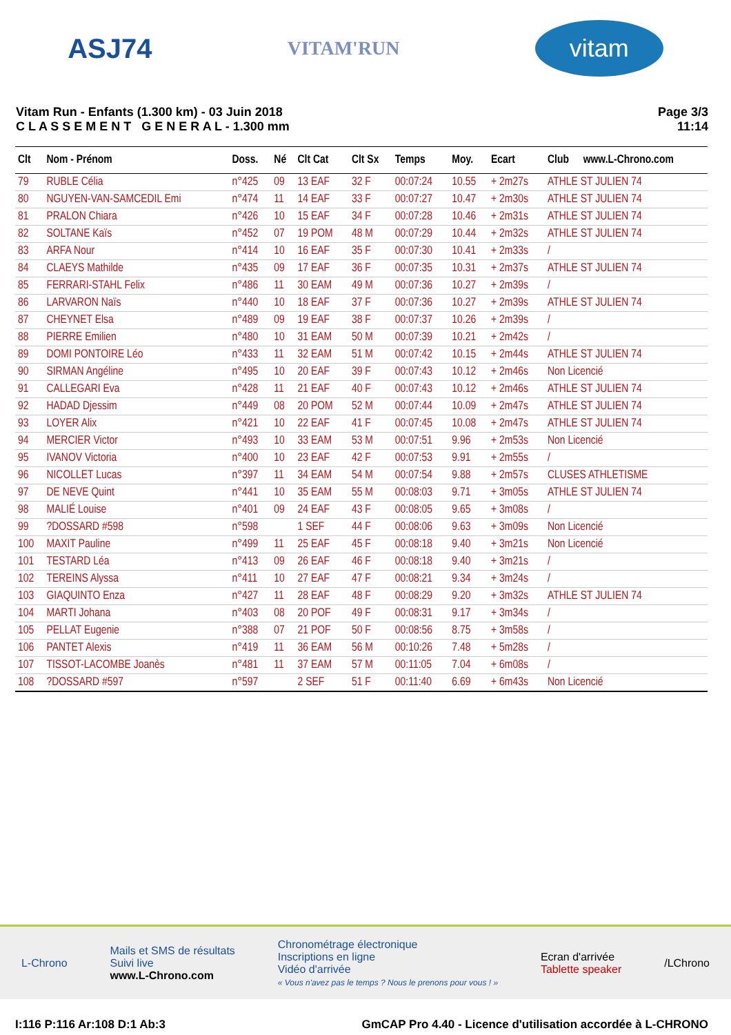ASJ74
VITAM'RUN
vitam
Vitam Run - Enfants (1.300 km) - 03 Juin 2018
C L A S S E M E N T G E N E R A L - 1.300 mm
Page 3/3
11:14
| Clt | Nom - Prénom | Doss. | Né | Clt Cat | Clt Sx | Temps | Moy. | Ecart | Club | www.L-Chrono.com |
| --- | --- | --- | --- | --- | --- | --- | --- | --- | --- | --- |
| 79 | RUBLE Célia | n°425 | 09 | 13 EAF | 32 F | 00:07:24 | 10.55 | + 2m27s | ATHLE ST JULIEN 74 | |
| 80 | NGUYEN-VAN-SAMCEDIL Emi | n°474 | 11 | 14 EAF | 33 F | 00:07:27 | 10.47 | + 2m30s | ATHLE ST JULIEN 74 | |
| 81 | PRALON Chiara | n°426 | 10 | 15 EAF | 34 F | 00:07:28 | 10.46 | + 2m31s | ATHLE ST JULIEN 74 | |
| 82 | SOLTANE Kaïs | n°452 | 07 | 19 POM | 48 M | 00:07:29 | 10.44 | + 2m32s | ATHLE ST JULIEN 74 | |
| 83 | ARFA Nour | n°414 | 10 | 16 EAF | 35 F | 00:07:30 | 10.41 | + 2m33s | / | |
| 84 | CLAEYS Mathilde | n°435 | 09 | 17 EAF | 36 F | 00:07:35 | 10.31 | + 2m37s | ATHLE ST JULIEN 74 | |
| 85 | FERRARI-STAHL Felix | n°486 | 11 | 30 EAM | 49 M | 00:07:36 | 10.27 | + 2m39s | / | |
| 86 | LARVARON Naïs | n°440 | 10 | 18 EAF | 37 F | 00:07:36 | 10.27 | + 2m39s | ATHLE ST JULIEN 74 | |
| 87 | CHEYNET Elsa | n°489 | 09 | 19 EAF | 38 F | 00:07:37 | 10.26 | + 2m39s | / | |
| 88 | PIERRE Emilien | n°480 | 10 | 31 EAM | 50 M | 00:07:39 | 10.21 | + 2m42s | / | |
| 89 | DOMI PONTOIRE Léo | n°433 | 11 | 32 EAM | 51 M | 00:07:42 | 10.15 | + 2m44s | ATHLE ST JULIEN 74 | |
| 90 | SIRMAN Angéline | n°495 | 10 | 20 EAF | 39 F | 00:07:43 | 10.12 | + 2m46s | Non Licencié | |
| 91 | CALLEGARI Eva | n°428 | 11 | 21 EAF | 40 F | 00:07:43 | 10.12 | + 2m46s | ATHLE ST JULIEN 74 | |
| 92 | HADAD Djessim | n°449 | 08 | 20 POM | 52 M | 00:07:44 | 10.09 | + 2m47s | ATHLE ST JULIEN 74 | |
| 93 | LOYER Alix | n°421 | 10 | 22 EAF | 41 F | 00:07:45 | 10.08 | + 2m47s | ATHLE ST JULIEN 74 | |
| 94 | MERCIER Victor | n°493 | 10 | 33 EAM | 53 M | 00:07:51 | 9.96 | + 2m53s | Non Licencié | |
| 95 | IVANOV Victoria | n°400 | 10 | 23 EAF | 42 F | 00:07:53 | 9.91 | + 2m55s | / | |
| 96 | NICOLLET Lucas | n°397 | 11 | 34 EAM | 54 M | 00:07:54 | 9.88 | + 2m57s | CLUSES ATHLETISME | |
| 97 | DE NEVE Quint | n°441 | 10 | 35 EAM | 55 M | 00:08:03 | 9.71 | + 3m05s | ATHLE ST JULIEN 74 | |
| 98 | MALIÉ Louise | n°401 | 09 | 24 EAF | 43 F | 00:08:05 | 9.65 | + 3m08s | / | |
| 99 | ?DOSSARD #598 | n°598 | | 1 SEF | 44 F | 00:08:06 | 9.63 | + 3m09s | Non Licencié | |
| 100 | MAXIT Pauline | n°499 | 11 | 25 EAF | 45 F | 00:08:18 | 9.40 | + 3m21s | Non Licencié | |
| 101 | TESTARD Léa | n°413 | 09 | 26 EAF | 46 F | 00:08:18 | 9.40 | + 3m21s | / | |
| 102 | TEREINS Alyssa | n°411 | 10 | 27 EAF | 47 F | 00:08:21 | 9.34 | + 3m24s | / | |
| 103 | GIAQUINTO Enza | n°427 | 11 | 28 EAF | 48 F | 00:08:29 | 9.20 | + 3m32s | ATHLE ST JULIEN 74 | |
| 104 | MARTI Johana | n°403 | 08 | 20 POF | 49 F | 00:08:31 | 9.17 | + 3m34s | / | |
| 105 | PELLAT Eugenie | n°388 | 07 | 21 POF | 50 F | 00:08:56 | 8.75 | + 3m58s | / | |
| 106 | PANTET Alexis | n°419 | 11 | 36 EAM | 56 M | 00:10:26 | 7.48 | + 5m28s | / | |
| 107 | TISSOT-LACOMBE Joanès | n°481 | 11 | 37 EAM | 57 M | 00:11:05 | 7.04 | + 6m08s | / | |
| 108 | ?DOSSARD #597 | n°597 | | 2 SEF | 51 F | 00:11:40 | 6.69 | + 6m43s | Non Licencié | |
L-Chrono
Mails et SMS de résultats
Suivi live
www.L-Chrono.com
Chronométrage électronique
Inscriptions en ligne
Vidéo d'arrivée
« Vous n'avez pas le temps ? Nous le prenons pour vous ! »
Ecran d'arrivée
Tablette speaker
/LChrono
I:116 P:116 Ar:108 D:1 Ab:3 GmCAP Pro 4.40 - Licence d'utilisation accordée à L-CHRONO